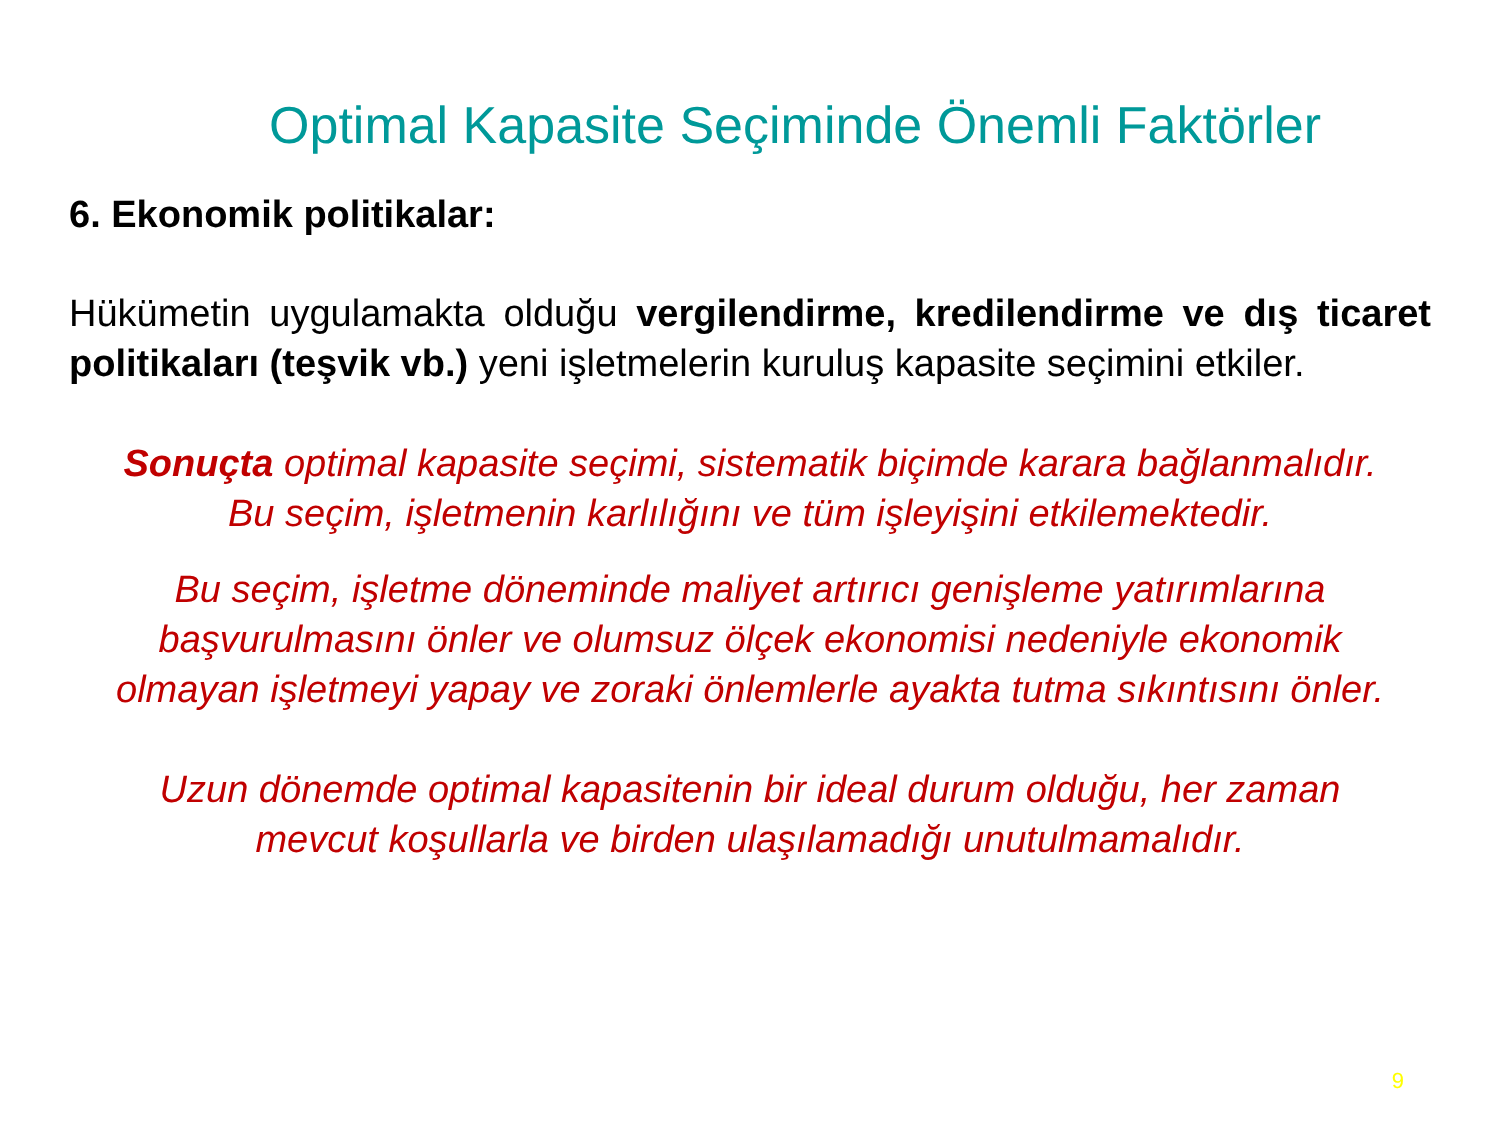Optimal Kapasite Seçiminde Önemli Faktörler
6. Ekonomik politikalar:
Hükümetin uygulamakta olduğu vergilendirme, kredilendirme ve dış ticaret politikaları (teşvik vb.) yeni işletmelerin kuruluş kapasite seçimini etkiler.
Sonuçta optimal kapasite seçimi, sistematik biçimde karara bağlanmalıdır. Bu seçim, işletmenin karlılığını ve tüm işleyişini etkilemektedir.
Bu seçim, işletme döneminde maliyet artırıcı genişleme yatırımlarına başvurulmasını önler ve olumsuz ölçek ekonomisi nedeniyle ekonomik olmayan işletmeyi yapay ve zoraki önlemlerle ayakta tutma sıkıntısını önler.
Uzun dönemde optimal kapasitenin bir ideal durum olduğu, her zaman mevcut koşullarla ve birden ulaşılamadığı unutulmamalıdır.
9